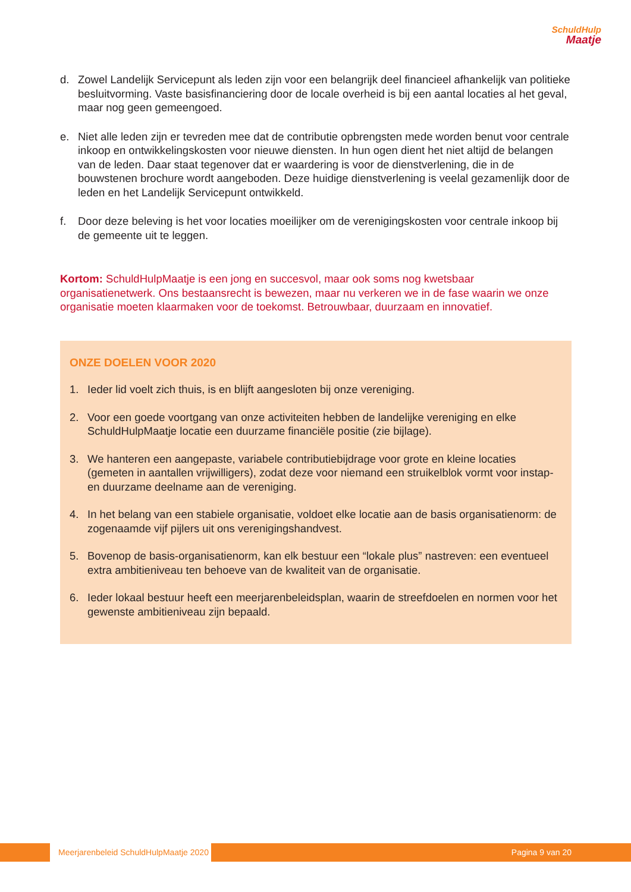SchuldHulp
Maatje
d. Zowel Landelijk Servicepunt als leden zijn voor een belangrijk deel financieel afhankelijk van politieke besluitvorming. Vaste basisfinanciering door de locale overheid is bij een aantal locaties al het geval, maar nog geen gemeengoed.
e. Niet alle leden zijn er tevreden mee dat de contributie opbrengsten mede worden benut voor centrale inkoop en ontwikkelingskosten voor nieuwe diensten. In hun ogen dient het niet altijd de belangen van de leden. Daar staat tegenover dat er waardering is voor de dienstverlening, die in de bouwstenen brochure wordt aangeboden. Deze huidige dienstverlening is veelal gezamenlijk door de leden en het Landelijk Servicepunt ontwikkeld.
f. Door deze beleving is het voor locaties moeilijker om de verenigingskosten voor centrale inkoop bij de gemeente uit te leggen.
Kortom: SchuldHulpMaatje is een jong en succesvol, maar ook soms nog kwetsbaar organisatienetwerk. Ons bestaansrecht is bewezen, maar nu verkeren we in de fase waarin we onze organisatie moeten klaarmaken voor de toekomst. Betrouwbaar, duurzaam en innovatief.
ONZE DOELEN VOOR 2020
1. Ieder lid voelt zich thuis, is en blijft aangesloten bij onze vereniging.
2. Voor een goede voortgang van onze activiteiten hebben de landelijke vereniging en elke SchuldHulpMaatje locatie een duurzame financiële positie (zie bijlage).
3. We hanteren een aangepaste, variabele contributiebijdrage voor grote en kleine locaties (gemeten in aantallen vrijwilligers), zodat deze voor niemand een struikelblok vormt voor instap- en duurzame deelname aan de vereniging.
4. In het belang van een stabiele organisatie, voldoet elke locatie aan de basis organisatienorm: de zogenaamde vijf pijlers uit ons verenigingshandvest.
5. Bovenop de basis-organisatienorm, kan elk bestuur een “lokale plus” nastreven: een eventueel extra ambitieniveau ten behoeve van de kwaliteit van de organisatie.
6. Ieder lokaal bestuur heeft een meerjarenbeleidsplan, waarin de streefdoelen en normen voor het gewenste ambitieniveau zijn bepaald.
Meerjarenbeleid SchuldHulpMaatje 2020 Pagina 9 van 20